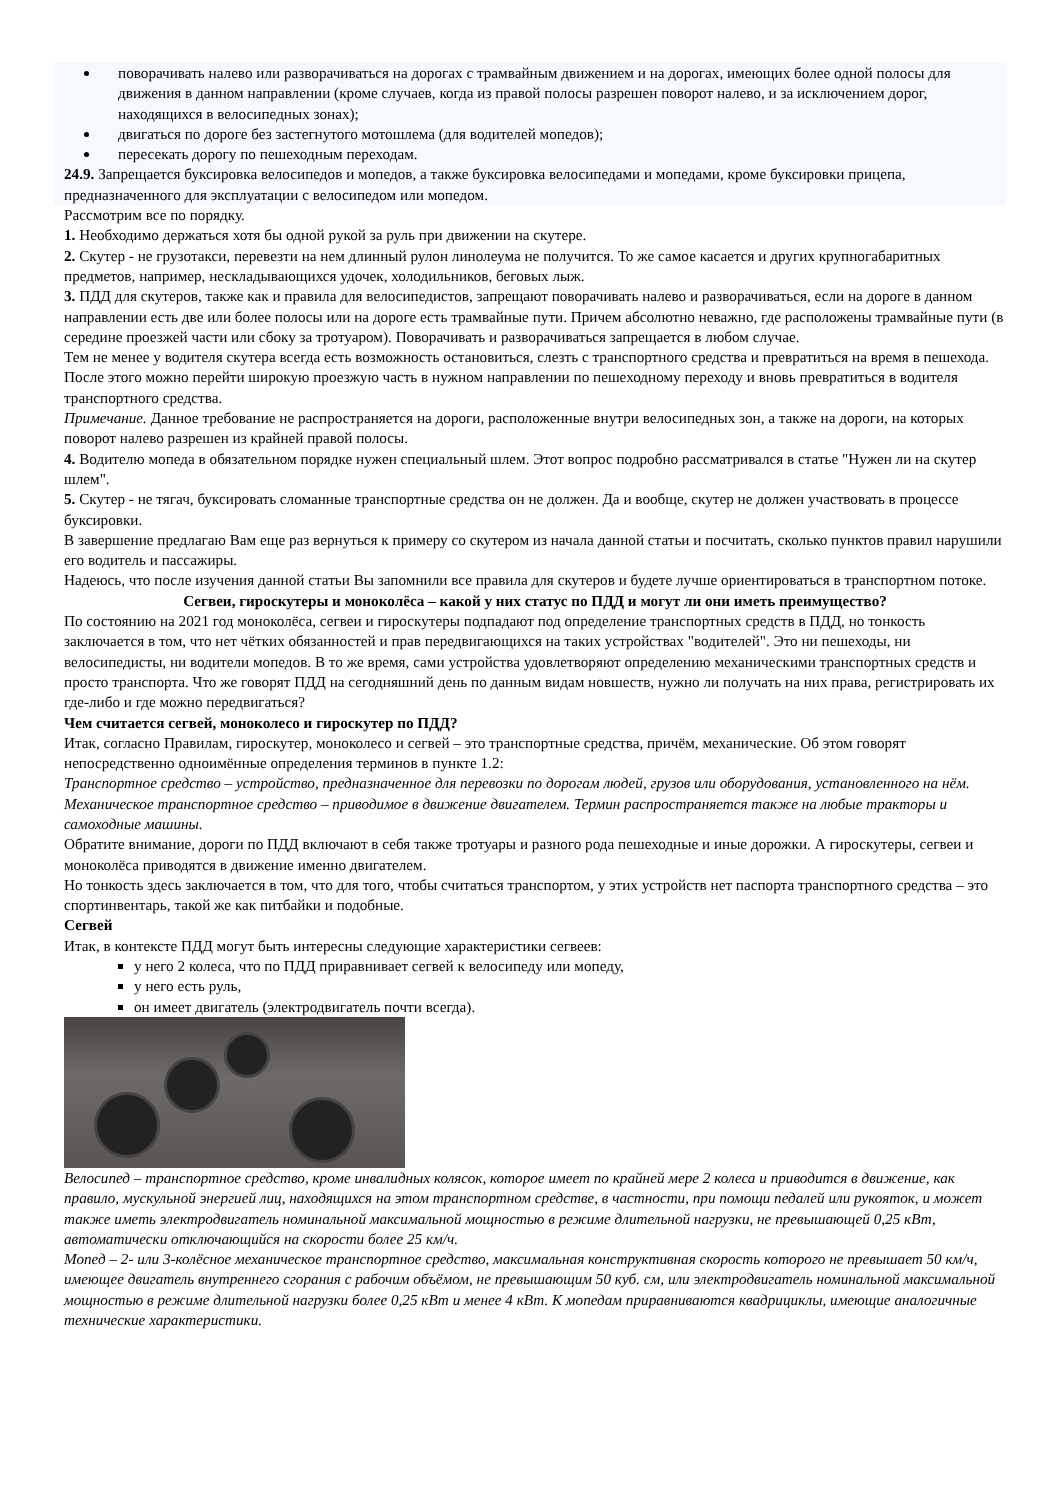поворачивать налево или разворачиваться на дорогах с трамвайным движением и на дорогах, имеющих более одной полосы для движения в данном направлении (кроме случаев, когда из правой полосы разрешен поворот налево, и за исключением дорог, находящихся в велосипедных зонах);
двигаться по дороге без застегнутого мотошлема (для водителей мопедов);
пересекать дорогу по пешеходным переходам.
24.9. Запрещается буксировка велосипедов и мопедов, а также буксировка велосипедами и мопедами, кроме буксировки прицепа, предназначенного для эксплуатации с велосипедом или мопедом.
Рассмотрим все по порядку.
1. Необходимо держаться хотя бы одной рукой за руль при движении на скутере.
2. Скутер - не грузотакси, перевезти на нем длинный рулон линолеума не получится. То же самое касается и других крупногабаритных предметов, например, нескладывающихся удочек, холодильников, беговых лыж.
3. ПДД для скутеров, также как и правила для велосипедистов, запрещают поворачивать налево и разворачиваться, если на дороге в данном направлении есть две или более полосы или на дороге есть трамвайные пути. Причем абсолютно неважно, где расположены трамвайные пути (в середине проезжей части или сбоку за тротуаром). Поворачивать и разворачиваться запрещается в любом случае.
Тем не менее у водителя скутера всегда есть возможность остановиться, слезть с транспортного средства и превратиться на время в пешехода. После этого можно перейти широкую проезжую часть в нужном направлении по пешеходному переходу и вновь превратиться в водителя транспортного средства.
Примечание. Данное требование не распространяется на дороги, расположенные внутри велосипедных зон, а также на дороги, на которых поворот налево разрешен из крайней правой полосы.
4. Водителю мопеда в обязательном порядке нужен специальный шлем. Этот вопрос подробно рассматривался в статье "Нужен ли на скутер шлем".
5. Скутер - не тягач, буксировать сломанные транспортные средства он не должен. Да и вообще, скутер не должен участвовать в процессе буксировки.
В завершение предлагаю Вам еще раз вернуться к примеру со скутером из начала данной статьи и посчитать, сколько пунктов правил нарушили его водитель и пассажиры.
Надеюсь, что после изучения данной статьи Вы запомнили все правила для скутеров и будете лучше ориентироваться в транспортном потоке.
Сегвеи, гироскутеры и моноколёса – какой у них статус по ПДД и могут ли они иметь преимущество?
По состоянию на 2021 год моноколёса, сегвеи и гироскутеры подпадают под определение транспортных средств в ПДД, но тонкость заключается в том, что нет чётких обязанностей и прав передвигающихся на таких устройствах "водителей". Это ни пешеходы, ни велосипедисты, ни водители мопедов. В то же время, сами устройства удовлетворяют определению механическими транспортных средств и просто транспорта. Что же говорят ПДД на сегодняшний день по данным видам новшеств, нужно ли получать на них права, регистрировать их где-либо и где можно передвигаться?
Чем считается сегвей, моноколесо и гироскутер по ПДД?
Итак, согласно Правилам, гироскутер, моноколесо и сегвей – это транспортные средства, причём, механические. Об этом говорят непосредственно одноимённые определения терминов в пункте 1.2:
Транспортное средство – устройство, предназначенное для перевозки по дорогам людей, грузов или оборудования, установленного на нём.
Механическое транспортное средство – приводимое в движение двигателем. Термин распространяется также на любые тракторы и самоходные машины.
Обратите внимание, дороги по ПДД включают в себя также тротуары и разного рода пешеходные и иные дорожки. А гироскутеры, сегвеи и моноколёса приводятся в движение именно двигателем.
Но тонкость здесь заключается в том, что для того, чтобы считаться транспортом, у этих устройств нет паспорта транспортного средства – это спортинвентарь, такой же как питбайки и подобные.
Сегвей
Итак, в контексте ПДД могут быть интересны следующие характеристики сегвеев:
у него 2 колеса, что по ПДД приравнивает сегвей к велосипеду или мопеду,
у него есть руль,
он имеет двигатель (электродвигатель почти всегда).
Велосипед – транспортное средство, кроме инвалидных колясок, которое имеет по крайней мере 2 колеса и приводится в движение, как правило, мускульной энергией лиц, находящихся на этом транспортном средстве, в частности, при помощи педалей или рукояток, и может также иметь электродвигатель номинальной максимальной мощностью в режиме длительной нагрузки, не превышающей 0,25 кВт, автоматически отключающийся на скорости более 25 км/ч.
Мопед – 2- или 3-колёсное механическое транспортное средство, максимальная конструктивная скорость которого не превышает 50 км/ч, имеющее двигатель внутреннего сгорания с рабочим объёмом, не превышающим 50 куб. см, или электродвигатель номинальной максимальной мощностью в режиме длительной нагрузки более 0,25 кВт и менее 4 кВт. К мопедам приравниваются квадрициклы, имеющие аналогичные технические характеристики.